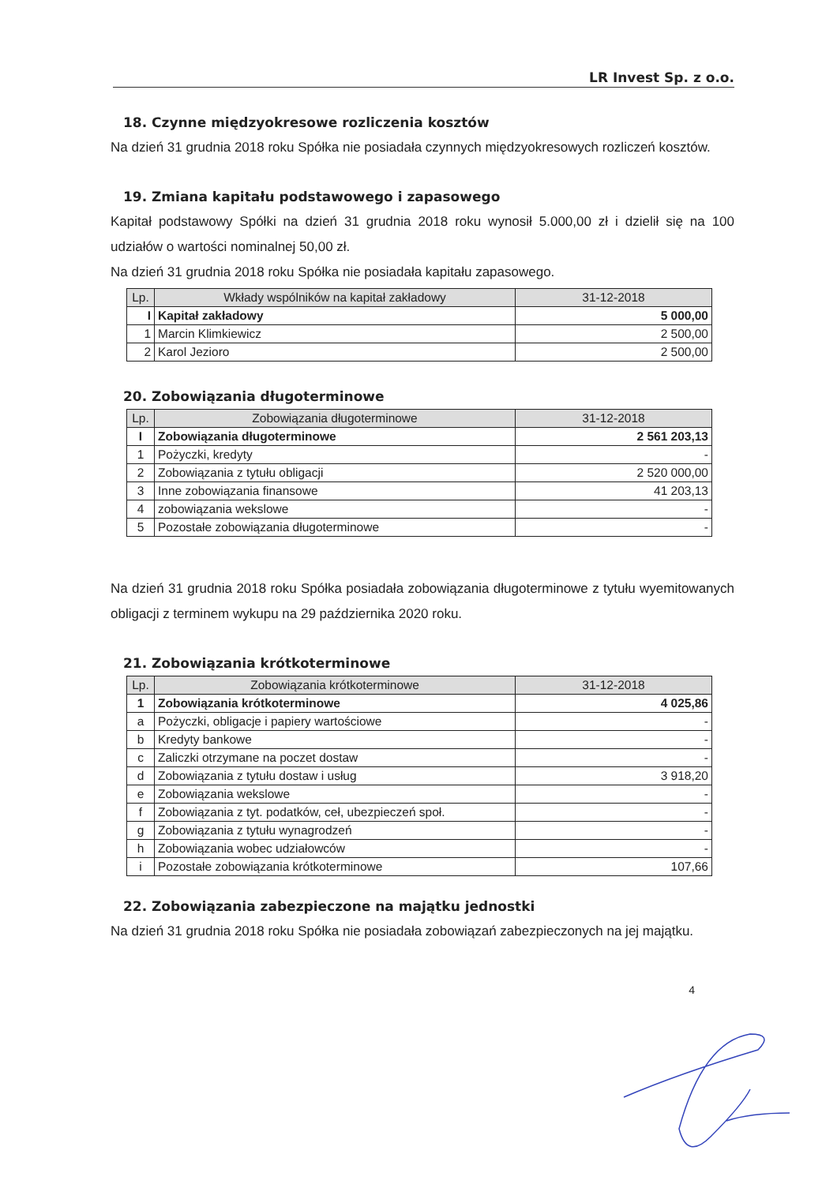LR Invest Sp. z o.o.
18. Czynne międzyokresowe rozliczenia kosztów
Na dzień 31 grudnia 2018 roku Spółka nie posiadała czynnych międzyokresowych rozliczeń kosztów.
19. Zmiana kapitału podstawowego i zapasowego
Kapitał podstawowy Spółki na dzień 31 grudnia 2018 roku wynosił 5.000,00 zł i dzielił się na 100 udziałów o wartości nominalnej 50,00 zł.
Na dzień 31 grudnia 2018 roku Spółka nie posiadała kapitału zapasowego.
| Lp. | Wkłady wspólników na kapitał zakładowy | 31-12-2018 |
| --- | --- | --- |
| I | Kapitał zakładowy | 5 000,00 |
| 1 | Marcin Klimkiewicz | 2 500,00 |
| 2 | Karol Jezioro | 2 500,00 |
20. Zobowiązania długoterminowe
| Lp. | Zobowiązania długoterminowe | 31-12-2018 |
| --- | --- | --- |
| I | Zobowiązania długoterminowe | 2 561 203,13 |
| 1 | Pożyczki, kredyty | - |
| 2 | Zobowiązania z tytułu obligacji | 2 520 000,00 |
| 3 | Inne zobowiązania finansowe | 41 203,13 |
| 4 | zobowiązania wekslowe | - |
| 5 | Pozostałe zobowiązania długoterminowe | - |
Na dzień 31 grudnia 2018 roku Spółka posiadała zobowiązania długoterminowe z tytułu wyemitowanych obligacji z terminem wykupu na 29 października 2020 roku.
21. Zobowiązania krótkoterminowe
| Lp. | Zobowiązania krótkoterminowe | 31-12-2018 |
| --- | --- | --- |
| 1 | Zobowiązania krótkoterminowe | 4 025,86 |
| a | Pożyczki, obligacje i papiery wartościowe | - |
| b | Kredyty bankowe | - |
| c | Zaliczki otrzymane na poczet dostaw | - |
| d | Zobowiązania z tytułu dostaw i usług | 3 918,20 |
| e | Zobowiązania wekslowe | - |
| f | Zobowiązania z tyt. podatków, ceł, ubezpieczeń społ. | - |
| g | Zobowiązania z tytułu wynagrodzeń | - |
| h | Zobowiązania wobec udziałowców | - |
| i | Pozostałe zobowiązania krótkoterminowe | 107,66 |
22. Zobowiązania zabezpieczone na majątku jednostki
Na dzień 31 grudnia 2018 roku Spółka nie posiadała zobowiązań zabezpieczonych na jej majątku.
4